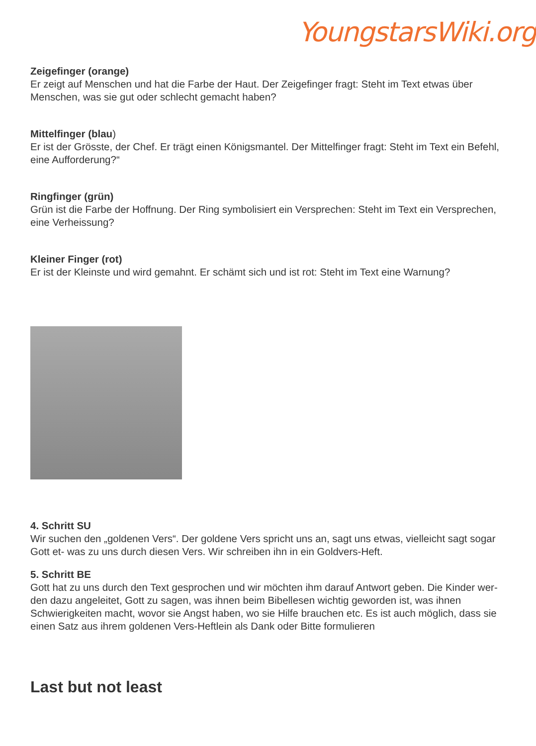YoungstarsWiki.org
Zeigefinger (orange)
Er zeigt auf Menschen und hat die Farbe der Haut. Der Zeigefinger fragt: Steht im Text etwas über Menschen, was sie gut oder schlecht gemacht haben?
Mittelfinger (blau)
Er ist der Grösste, der Chef. Er trägt einen Königsmantel. Der Mittelfinger fragt: Steht im Text ein Befehl, eine Aufforderung?“
Ringfinger (grün)
Grün ist die Farbe der Hoffnung. Der Ring symbolisiert ein Versprechen: Steht im Text ein Versprechen, eine Verheissung?
Kleiner Finger (rot)
Er ist der Kleinste und wird gemahnt. Er schämt sich und ist rot: Steht im Text eine Warnung?
4. Schritt SU
Wir suchen den „goldenen Vers“. Der goldene Vers spricht uns an, sagt uns etwas, vielleicht sagt sogar Gott et- was zu uns durch diesen Vers. Wir schreiben ihn in ein Goldvers-Heft.
5. Schritt BE
Gott hat zu uns durch den Text gesprochen und wir möchten ihm darauf Antwort geben. Die Kinder wer- den dazu angeleitet, Gott zu sagen, was ihnen beim Bibellesen wichtig geworden ist, was ihnen Schwierigkeiten macht, wovor sie Angst haben, wo sie Hilfe brauchen etc. Es ist auch möglich, dass sie einen Satz aus ihrem goldenen Vers-Heftlein als Dank oder Bitte formulieren
Last but not least